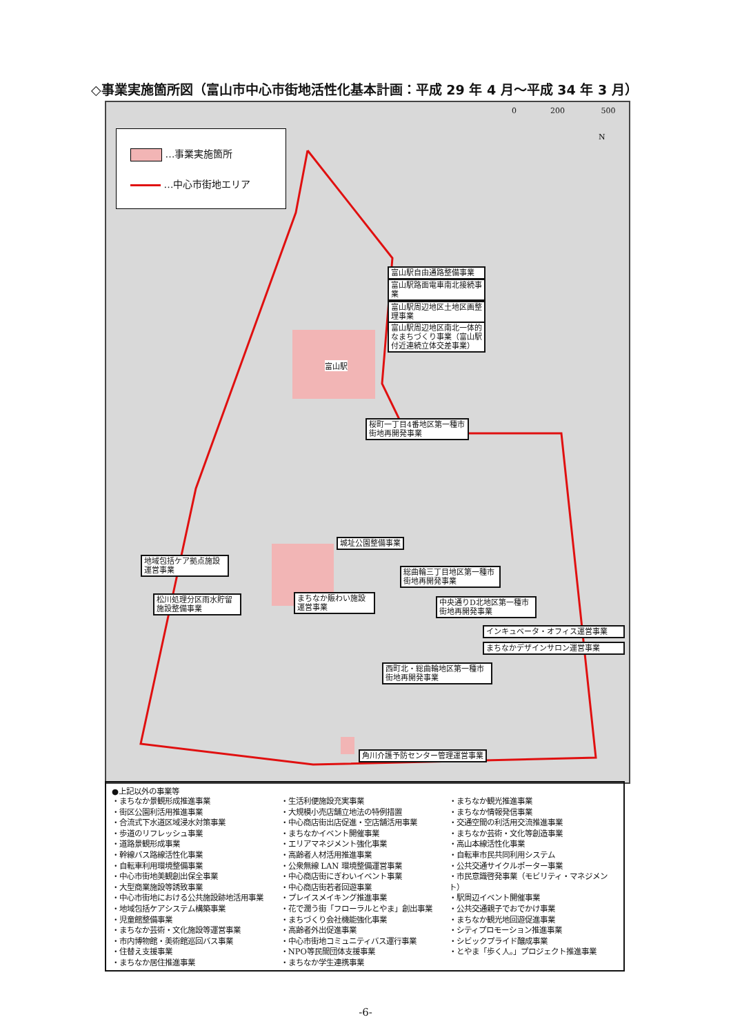◇事業実施箇所図（富山市中心市街地活性化基本計画：平成 29 年 4 月～平成 34 年 3 月）
…事業実施箇所
…中心市街地エリア
0 200 500
N
富山駅自由通路整備事業
富山駅路面電車南北接続事業
富山駅周辺地区土地区画整理事業
富山駅周辺地区南北一体的なまちづくり事業（富山駅付近連続立体交差事業）
富山駅
桜町一丁目4番地区第一種市街地再開発事業
城址公園整備事業
地域包括ケア拠点施設運営事業
総曲輪三丁目地区第一種市街地再開発事業
松川処理分区雨水貯留施設整備事業
まちなか賑わい施設運営事業
中央通りD北地区第一種市街地再開発事業
インキュベータ・オフィス運営事業
まちなかデザインサロン運営事業
西町北・総曲輪地区第一種市街地再開発事業
角川介護予防センター管理運営事業
●上記以外の事業等
・まちなか景観形成推進事業
・街区公園利活用推進事業
・合流式下水道区域浸水対策事業
・歩道のリフレッシュ事業
・道路景観形成事業
・幹線バス路線活性化事業
・自転車利用環境整備事業
・中心市街地美観創出保全事業
・大型商業施設等誘致事業
・中心市街地における公共施設跡地活用事業
・地域包括ケアシステム構築事業
・児童館整備事業
・まちなか芸術・文化施設等運営事業
・市内博物館・美術館巡回バス事業
・住替え支援事業
・まちなか居住推進事業
・生活利便施設充実事業
・大規模小売店舗立地法の特例措置
・中心商店街出店促進・空店舗活用事業
・まちなかイベント開催事業
・エリアマネジメント強化事業
・高齢者人材活用推進事業
・公衆無線 LAN 環境整備運営事業
・中心商店街にぎわいイベント事業
・中心商店街若者回遊事業
・プレイスメイキング推進事業
・花で潤う街「フローラルとやま」創出事業
・まちづくり会社機能強化事業
・高齢者外出促進事業
・中心市街地コミュニティバス運行事業
・NPO等民間団体支援事業
・まちなか学生連携事業
・まちなか観光推進事業
・まちなか情報発信事業
・交通空間の利活用交流推進事業
・まちなか芸術・文化等創造事業
・高山本線活性化事業
・自転車市民共同利用システム
・公共交通サイクルポーター事業
・市民意識啓発事業（モビリティ・マネジメント）
・駅周辺イベント開催事業
・公共交通親子でおでかけ事業
・まちなか観光地回遊促進事業
・シティプロモーション推進事業
・シビックプライド醸成事業
・とやま「歩く人。」プロジェクト推進事業
-6-